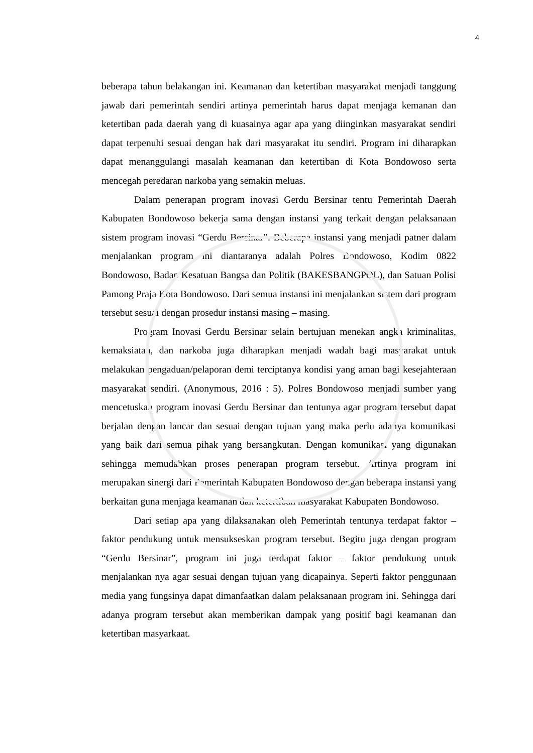4
beberapa tahun belakangan ini. Keamanan dan ketertiban masyarakat menjadi tanggung jawab dari pemerintah sendiri artinya pemerintah harus dapat menjaga kemanan dan ketertiban pada daerah yang di kuasainya agar apa yang diinginkan masyarakat sendiri dapat terpenuhi sesuai dengan hak dari masyarakat itu sendiri. Program ini diharapkan dapat menanggulangi masalah keamanan dan ketertiban di Kota Bondowoso serta mencegah peredaran narkoba yang semakin meluas.
Dalam penerapan program inovasi Gerdu Bersinar tentu Pemerintah Daerah Kabupaten Bondowoso bekerja sama dengan instansi yang terkait dengan pelaksanaan sistem program inovasi “Gerdu Bersinar”. Beberapa instansi yang menjadi patner dalam menjalankan program ini diantaranya adalah Polres Bondowoso, Kodim 0822 Bondowoso, Badan Kesatuan Bangsa dan Politik (BAKESBANGPOL), dan Satuan Polisi Pamong Praja Kota Bondowoso. Dari semua instansi ini menjalankan sistem dari program tersebut sesuai dengan prosedur instansi masing – masing.
Program Inovasi Gerdu Bersinar selain bertujuan menekan angka kriminalitas, kemaksiatan, dan narkoba juga diharapkan menjadi wadah bagi masyarakat untuk melakukan pengaduan/pelaporan demi terciptanya kondisi yang aman bagi kesejahteraan masyarakat sendiri. (Anonymous, 2016 : 5). Polres Bondowoso menjadi sumber yang mencetuskan program inovasi Gerdu Bersinar dan tentunya agar program tersebut dapat berjalan dengan lancar dan sesuai dengan tujuan yang maka perlu adanya komunikasi yang baik dari semua pihak yang bersangkutan. Dengan komunikasi yang digunakan sehingga memudahkan proses penerapan program tersebut. Artinya program ini merupakan sinergi dari Pemerintah Kabupaten Bondowoso dengan beberapa instansi yang berkaitan guna menjaga keamanan dan ketertiban masyarakat Kabupaten Bondowoso.
Dari setiap apa yang dilaksanakan oleh Pemerintah tentunya terdapat faktor – faktor pendukung untuk mensukseskan program tersebut. Begitu juga dengan program “Gerdu Bersinar”, program ini juga terdapat faktor – faktor pendukung untuk menjalankan nya agar sesuai dengan tujuan yang dicapainya. Seperti faktor penggunaan media yang fungsinya dapat dimanfaatkan dalam pelaksanaan program ini. Sehingga dari adanya program tersebut akan memberikan dampak yang positif bagi keamanan dan ketertiban masyarkaat.